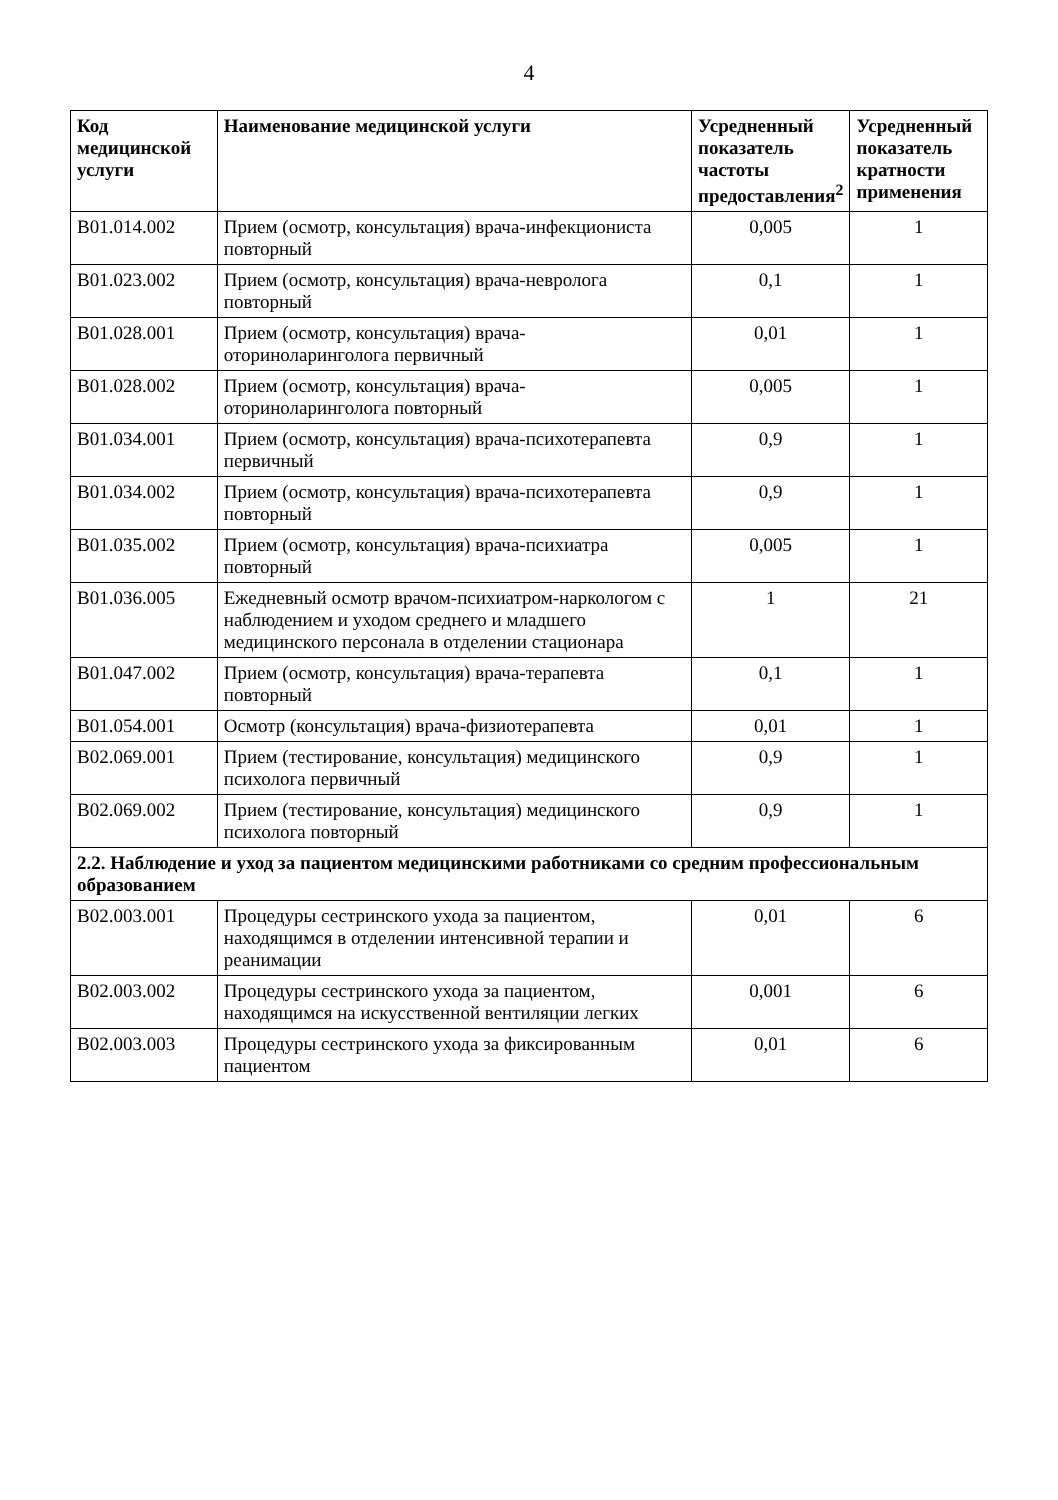4
| Код медицинской услуги | Наименование медицинской услуги | Усредненный показатель частоты предоставления<sup>2</sup> | Усредненный показатель кратности применения |
| --- | --- | --- | --- |
| B01.014.002 | Прием (осмотр, консультация) врача-инфекциониста повторный | 0,005 | 1 |
| B01.023.002 | Прием (осмотр, консультация) врача-невролога повторный | 0,1 | 1 |
| B01.028.001 | Прием (осмотр, консультация) врача-оториноларинголога первичный | 0,01 | 1 |
| B01.028.002 | Прием (осмотр, консультация) врача-оториноларинголога повторный | 0,005 | 1 |
| B01.034.001 | Прием (осмотр, консультация) врача-психотерапевта первичный | 0,9 | 1 |
| B01.034.002 | Прием (осмотр, консультация) врача-психотерапевта повторный | 0,9 | 1 |
| B01.035.002 | Прием (осмотр, консультация) врача-психиатра повторный | 0,005 | 1 |
| B01.036.005 | Ежедневный осмотр врачом-психиатром-наркологом с наблюдением и уходом среднего и младшего медицинского персонала в отделении стационара | 1 | 21 |
| B01.047.002 | Прием (осмотр, консультация) врача-терапевта повторный | 0,1 | 1 |
| B01.054.001 | Осмотр (консультация) врача-физиотерапевта | 0,01 | 1 |
| B02.069.001 | Прием (тестирование, консультация) медицинского психолога первичный | 0,9 | 1 |
| B02.069.002 | Прием (тестирование, консультация) медицинского психолога повторный | 0,9 | 1 |
| 2.2. Наблюдение и уход за пациентом медицинскими работниками со средним профессиональным образованием | | | |
| B02.003.001 | Процедуры сестринского ухода за пациентом, находящимся в отделении интенсивной терапии и реанимации | 0,01 | 6 |
| B02.003.002 | Процедуры сестринского ухода за пациентом, находящимся на искусственной вентиляции легких | 0,001 | 6 |
| B02.003.003 | Процедуры сестринского ухода за фиксированным пациентом | 0,01 | 6 |